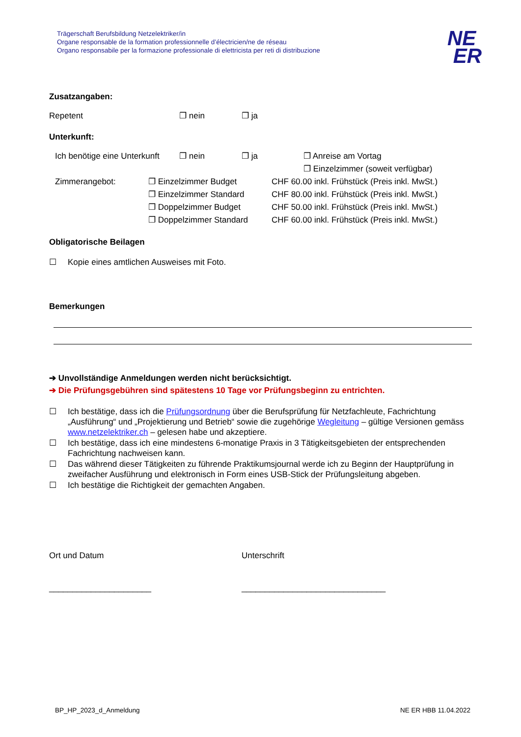Trägerschaft Berufsbildung Netzelektriker/in
Organe responsable de la formation professionnelle d’électricien/ne de réseau
Organo responsabile per la formazione professionale di elettricista per reti di distribuzione
NE
ER
Zusatzangaben:
Repetent ❐ nein ❐ ja
Unterkunft:
Ich benötige eine Unterkunft ❐ nein ❐ ja ❐ Anreise am Vortag
❐ Einzelzimmer (soweit verfügbar)
Zimmerangebot: ❐ Einzelzimmer Budget
❐ Einzelzimmer Standard
❐ Doppelzimmer Budget
❐ Doppelzimmer Standard CHF 60.00 inkl. Frühstück (Preis inkl. MwSt.)
CHF 80.00 inkl. Frühstück (Preis inkl. MwSt.)
CHF 50.00 inkl. Frühstück (Preis inkl. MwSt.)
CHF 60.00 inkl. Frühstück (Preis inkl. MwSt.)
Obligatorische Beilagen
☐ Kopie eines amtlichen Ausweises mit Foto.
Bemerkungen
➔ Unvollständige Anmeldungen werden nicht berücksichtigt.
➔ Die Prüfungsgebühren sind spätestens 10 Tage vor Prüfungsbeginn zu entrichten.
☐ Ich bestätige, dass ich die Prüfungsordnung über die Berufsprüfung für Netzfachleute, Fachrichtung „Ausführung“ und „Projektierung und Betrieb“ sowie die zugehörige Wegleitung – gültige Versionen gemäss www.netzelektriker.ch – gelesen habe und akzeptiere.
☐ Ich bestätige, dass ich eine mindestens 6-monatige Praxis in 3 Tätigkeitsgebieten der entsprechenden Fachrichtung nachweisen kann.
☐ Das während dieser Tätigkeiten zu führende Praktikumsjournal werde ich zu Beginn der Hauptprüfung in zweifacher Ausführung und elektronisch in Form eines USB-Stick der Prüfungsleitung abgeben.
☐ Ich bestätige die Richtigkeit der gemachten Angaben.
Ort und Datum Unterschrift
______________________ _______________________________
BP_HP_2023_d_Anmeldung NE ER HBB 11.04.2022